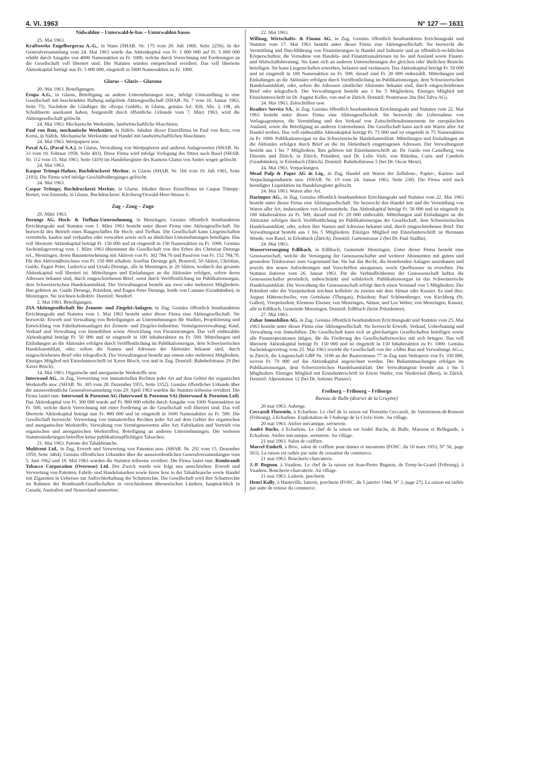4. VI. 1963 N° 127 — 1631
Nidwalden – Unterwald-le-bas – Unterwalden basso
25. Mai 1963.
Kraftwerke Engelbergeraa A.-G., in Stans (SHAB. Nr. 175 vom 29. Juli 1960, Seite 2256). In der Generalversammlung vom 24. Mai 1963 wurde das Aktienkapital von Fr. 1 000 000 auf Fr. 5 000 000 erhöht durch Ausgabe von 4000 Namenaktien zu Fr. 1000, welche durch Verrechnung mit Forderungen an die Gesellschaft voll liberiert sind. Die Statuten wurden entsprechend revidiert. Das voll liberierte Aktienkapital beträgt nun Fr. 5 000 000, eingeteilt in 5000 Namenaktien zu Fr. 1000.
Glarus – Glaris – Glarona
20. Mai 1963. Beteiligungen.
Eropa A.G., in Glarus, Beteiligung an andern Unternehmungen usw., infolge Umwandlung in eine Gesellschaft mit beschränkter Haftung aufgelöste Aktiengesellschaft (SHAB. Nr. 7 vom 10. Januar 1963, Seite 75). Nachdem die Gläubiger die «Eropa GmbH», in Glarus, gemäss Art. 826, Abs. 2, OR, als Schuldnerin anerkannt haben, festgestellt durch öffentliche Urkunde vom 7. März 1963, wird die Aktiengesellschaft gelöscht.
24. Mai 1963. Mechanische Werkstätte, landwirtschaftliche Maschinen.
Paul von Rotz, mechanische Werkstätte, in Näfels. Inhaber dieser Einzelfirma ist Paul von Rotz, von Kerns, in Näfels. Mechanische Werkstätte und Handel mit landwirtschaftlichen Maschinen.
24. Mai 1963. Wertpapiere usw.
Paval A.G. (Paval S.A.), in Glarus, Verwaltung von Wertpapieren und anderen Anlagewerten (SHAB. Nr. 33 vom 10. Februar 1958, Seite 403). Diese Firma wird infolge Verlegung des Sitzes nach Basel (SHAB. Nr. 112 vom 15. Mai 1963, Seite 1419) im Handelsregister des Kantons Glarus von Amtes wegen gelöscht.
24. Mai 1963.
Kaspar Trümpi-Hafner, Buchdruckerei Merkur, in Glarus (SHAB. Nr. 166 vom 19. Juli 1961, Seite 2103). Die Firma wird infolge Geschäftsüberganges gelöscht.
24. Mai 1963.
Caspar Trümpy, Buchdruckerei Merkur, in Glarus. Inhaber dieser Einzelfirma ist Caspar Trümpy-Bernet, von Ennenda, in Glarus. Buchdruckerei. Kirchweg/Oswald-Heer-Strasse 6.
Zug – Zoug – Zugo
29. März 1963.
Derungs AG. Hoch- & Tiefbau-Unternehmung, in Menzingen. Gemäss öffentlich beurkundetem Errichtungsakt und Statuten vom 1. März 1963 besteht unter dieser Firma eine Aktiengesellschaft. Sie bezweckt den Betrieb eines Baugeschäftes für Hoch- und Tiefbau. Die Gesellschaft kann Liegenschaften vermitteln, kaufen und verkaufen oder verwalten sowie sich an ähnlichen Unternehmungen beteiligen. Das voll liberierte Aktienkapital beträgt Fr. 150 000 und ist eingeteilt in 150 Namenaktien zu Fr. 1000. Gemäss Sacheinlagevertrag vom 1. März 1963 übernimmt die Gesellschaft von den Erben des Christian Derungs sel., Menzingen, deren Bauunternehmung mit Aktiven von Fr. 302 784.70 und Passiven von Fr. 152 784.70. Für den Aktivenüberschuss von Fr. 150 000 erhalten: Josefine Derungs geb. Brazerol, 50 Aktien, Christian, Guido, Eugen Peter, Ludovica und Ursula Derungs, alle in Menzingen, je 20 Aktien, wodurch das gesamte Aktienkapital voll liberiert ist. Mitteilungen und Einladungen an die Aktionäre erfolgen, sofern deren Adressen bekannt sind, durch eingeschriebenen Brief, sonst durch Veröffentlichung im Publikationsorgan, dem Schweizerischen Handelsamtsblatt. Der Verwaltungsrat besteht aus zwei oder mehreren Mitgliedern. Ihm gehören an: Guido Derungs, Präsident, und Eugen Peter Derungs, beide von Camuns (Graubünden), in Menzingen. Sie zeichnen kollektiv. Domizil: Neudorf.
2. Mai 1963. Beteiligungen.
ZIA Aktiengesellschaft für Zement- und Ziegelei-Anlagen, in Zug. Gemäss öffentlich beurkundetem Errichtungsakt und Statuten vom 1. Mai 1963 besteht unter dieser Firma eine Aktiengesellschaft. Sie bezweckt: Erwerb und Verwaltung von Beteiligungen an Unternehmungen für Studien, Projektierung und Entwicklung von Fabrikationsanlagen der Zement- und Ziegelei-Industrien; Vermögensverwaltung; Kauf, Verkauf und Verwaltung von Immobilien sowie Abwicklung von Finanzierungen. Das voll einbezahlte Aktienkapital beträgt Fr. 50 000 und ist eingeteilt in 100 Inhaberaktien zu Fr. 500. Mitteilungen und Einladungen an die Aktionäre erfolgen durch Veröffentlichung im Publikationsorgan, dem Schweizerischen Handelsamtsblatt, oder, sofern die Namen und Adressen der Aktionäre bekannt sind, durch eingeschriebenen Brief oder telegrafisch. Der Verwaltungsrat besteht aus einem oder mehreren Mitgliedern. Einziges Mitglied mit Einzelunterschrift ist Xaver Bösch, von und in Zug. Domizil: Bahnhofstrasse 29 (bei Xaver Bösch).
14. Mai 1963. Organische und anorganische Werkstoffe usw.
Interwood AG., in Zug, Verwertung von immateriellen Rechten jeder Art auf dem Gebiet der organischen Werkstoffe usw. (SHAB. Nr. 305 vom 28. Dezember 1955, Seite 3352). Gemäss öffentlicher Urkunde über die ausserordentliche Generalversammlung vom 29. April 1963 wurden die Statuten teilweise revidiert. Die Firma lautet nun: Interwood & Poroston AG (Interwood & Poroston SA) (Interwood & Poroston Ltd). Das Aktienkapital von Fr. 300 000 wurde auf Fr. 800 000 erhöht durch Ausgabe von 1000 Namenaktien zu Fr. 500, welche durch Verrechnung mit einer Forderung an die Gesellschaft voll liberiert sind. Das voll liberierte Aktienkapital beträgt nun Fr. 800 000 und ist eingeteilt in 1600 Namenaktien zu Fr. 500. Die Gesellschaft bezweckt: Verwertung von immateriellen Rechten jeder Art auf dem Gebiet der organischen und anorganischen Werkstoffe; Verwaltung von Vermögenswerten aller Art; Fabrikation und Vertrieb von organischen und anorganischen Werkstoffen; Beteiligung an anderen Unternehmungen. Die weiteren Statutenänderungen betreffen keine publikationspflichtigen Tatsachen.
21. Mai 1963. Patente der Tabakbranche.
Multivent Ltd., in Zug, Erwerb und Verwertung von Patenten usw. (SHAB. Nr. 292 vom 15. Dezember 1959, Seite 3464). Gemäss öffentlichen Urkunden über die ausserordentlichen Generalversammlungen vom 5. Juni 1962 und 18. Mai 1963 wurden die Statuten teilweise revidiert. Die Firma lautet nun: Rembrandt Tobacco Corporation (Overseas) Ltd. Der Zweck wurde wie folgt neu umschrieben: Erwerb und Verwertung von Patenten, Fabrik- und Handelsmarken sowie know how in der Tabakbranche sowie Handel mit Zigaretten in Uebersee zur Aufrechterhaltung der Schutzrechte. Die Gesellschaft wird ihre Schutzrechte im Rahmen der Rembrandt-Gesellschaften in verschiedenen überseeischen Ländern, hauptsächlich in Canada, Australien und Neuseeland auswerten.
22. Mai 1963.
Wifinag, Wirtschafts- & Finanz AG, in Zug. Gemäss öffentlich beurkundetem Errichtungsakt und Statuten vom 17. Mai 1963 besteht unter dieser Firma eine Aktiengesellschaft. Sie bezweckt die Vermittlung und Durchführung von Finanzierungen in Handel und Industrie und an öffentlich-rechtlichen Körperschaften; die Vornahme von Handels- und Finanztransaktionen im In- und Ausland sowie Finanz- und Wirtschaftsberatung. Sie kann sich an anderen Unternehmungen der gleichen oder ähnlichen Branche beteiligen. Sie kann Liegenschaften erwerben, belasten und veräussern. Das Aktienkapital beträgt Fr. 50 000 und ist eingeteilt in 100 Namenaktien zu Fr. 500; darauf sind Fr. 20 000 einbezahlt. Mitteilungen und Einladungen an die Aktionäre erfolgen durch Veröffentlichung im Publikationsorgan, dem Schweizerischen Handelsamtsblatt, oder, sofern die Adressen sämtlicher Aktionäre bekannt sind, durch eingeschriebenen Brief oder telegrafisch. Der Verwaltungsrat besteht aus 1 bis 5 Mitgliedern. Einziges Mitglied mit Einzelunterschrift ist Dr. August Keller, von und in Zürich. Domizil: Poststrasse 20a (bei Talva AG).
24. Mai 1963. Zeitschriften usw.
Readers Service SA., in Zug. Gemäss öffentlich beurkundetem Errichtungsakt und Statuten vom 22. Mai 1963 besteht unter dieser Firma eine Aktiengesellschaft. Sie bezweckt die Uebernahme von Verlagsagenturen, die Vermittlung und den Verkauf von Zeitschriftenabonnements im europäischen Ausland, sowie die Beteiligung an anderen Unternehmen. Die Gesellschaft kann auch mit Waren aller Art Handel treiben. Das voll einbezahlte Aktienkapital beträgt Fr. 75 000 und ist eingeteilt in 75 Namenaktien zu Fr. 1000. Publikationsorgan ist das Schweizerische Handelsamtsblatt. Mitteilungen und Einladungen an die Aktionäre erfolgen durch Brief an die im Aktienbuch eingetragenen Adressen. Der Verwaltungsrat besteht aus 1 bis 7 Mitgliedern. Ihm gehören mit Einzelunterschrift an: Dr. Guido von Castelberg, von Disentis und Zürich, in Zürich, Präsident, und Dr. Lelio Vieli, von Rhäzüns, Cazis und Cumbels (Graubünden), in Erlenbach (Zürich). Domizil: Bahnhofstrasse 5 (bei Dr. Oscar Menz).
24. Mai 1963. Verpackungen.
Mead Pulp & Paper AG in Liq., in Zug, Handel mit Waren der Zellulose-, Papier-, Karton- und Verpackungsindustrie usw. (SHAB. Nr. 19 vom 24. Januar 1963, Seite 230). Die Firma wird nach beendigter Liquidation im Handelsregister gelöscht.
24. Mai 1963. Waren aller Art.
Darimpex AG., in Zug. Gemäss öffentlich beurkundetem Errichtungsakt und Statuten vom 22. Mai 1963 besteht unter dieser Firma eine Aktiengesellschaft. Sie bezweckt den Handel mit und die Vermittlung von Waren aller Art, insbesondere von Lebensmitteln. Das Aktienkapital beträgt Fr. 50 000 und ist eingeteilt in 100 Inhaberaktien zu Fr. 500; darauf sind Fr. 20 000 einbezahlt. Mitteilungen und Einladungen an die Aktionäre erfolgen durch Veröffentlichung im Publikationsorgan der Gesellschaft, dem Schweizerischen Handelsamtsblatt, oder, sofern ihre Namen und Adressen bekannt sind, durch eingeschriebenen Brief. Der Verwaltungsrat besteht aus 1 bis 5 Mitgliedern. Einziges Mitglied mit Einzelunterschrift ist Hermann Wende, von Basel, in Erlenbach (Zürich). Domizil: Gartenstrasse 2 (bei Dr. Paul Stadlin).
24. Mai 1963.
Wasserversorgung Edlibach, in Edlibach, Gemeinde Menzingen. Unter dieser Firma besteht eine Genossenschaft, welche die Versorgung der Genossenschafter und weiterer Abonnenten mit gutem und gesundem Trinkwasser zum Gegenstand hat. Sie hat das Recht, die bestehenden Anlagen auszubauen und jeweils den neuen Anforderungen und Vorschriften anzupassen, sowie Quellwasser zu erwerben. Die Statuten datieren vom 26. Januar 1963. Für die Verbindlichkeiten der Genossenschaft haften die Genossenschafter persönlich, unbeschränkt und solidarisch. Publikationsorgan ist das Schweizerische Handelsamtsblatt. Die Verwaltung der Genossenschaft erfolgt durch einen Vorstand von 5 Mitgliedern. Der Präsident oder der Vizepräsident zeichnet kollektiv zu zweien mit dem Aktuar oder Kassier. Es sind dies: August Hättenschwiler, von Gottshaus (Thurgau), Präsident; Paul Schönenberger, von Kirchberg (St. Gallen), Vizepräsident; Klemens Elsener, von Menzingen, Aktuar, und Leo Weber, von Menzingen, Kassier, alle in Edlibach, Gemeinde Menzingen. Domizil: Edlibach (beim Präsidenten).
27. Mai 1963.
Zubar Immobilien AG, in Zug. Gemäss öffentlich beurkundetem Errichtungsakt und Statuten vom 25. Mai 1963 besteht unter dieser Firma eine Aktiengesellschaft. Sie bezweckt Erwerb, Verkauf, Ueberbauung und Verwaltung von Immobilien. Die Gesellschaft kann sich an gleichartigen Gesellschaften beteiligen sowie alle Finanzoperationen tätigen, die die Förderung des Gesellschaftszweckes mit sich bringen. Das voll liberierte Aktienkapital beträgt Fr. 150 000 und ist eingeteilt in 150 Inhaberaktien zu Fr. 1000. Gemäss Sacheinlagevertrag vom 25. Mai 1963 erwirbt die Gesellschaft von der «Albis Bau und Verwaltungs AG.», in Zürich, die Liegenschaft GBP Nr. 3190 an der Baarerstrasse 77 in Zug zum Nettopreis von Fr. 350 000, wovon Fr. 70 000 auf das Aktienkapital angerechnet werden. Die Bekanntmachungen erfolgen im Publikationsorgan, dem Schweizerischen Handelsamtsblatt. Der Verwaltungsrat besteht aus 1 bis 5 Mitgliedern. Einziges Mitglied mit Einzelunterschrift ist Erwin Studer, von Niederried (Bern), in Zürich. Domizil: Alpenstrasse 12 (bei Dr. Antonio Planzer).
Freiburg – Fribourg – Friborgo
Bureau de Bulle (district de la Gruyère)
20 mai 1963. Auberge.
Ceccaroli Florentin, à Echarlens. Le chef de la raison est Florentin Ceccaroli, de Vuisternens-dt-Romont (Fribourg), à Echarlens. Exploitation de l'Auberge de la Croix-Verte. Au village.
20 mai 1963. Atelier mécanique, serrurerie.
André Buchs, à Echarlens. Le chef de la raison est André Buchs, de Bulle, Marsens et Bellegarde, à Echarlens. Atelier mécanique, serrurerie. Au village.
21 mai 1963. Salon de coiffure.
Marcel Enderli, à Broc, salon de coiffure pour dames et messieurs (FOSC. du 10 mars 1953, N° 56, page 563). La raison est radiée par suite de cessation du commerce.
21 mai 1963. Boucherie-charcuterie.
J.-P. Bugnon, à Vuadens. Le chef de la raison est Jean-Pierre Bugnon, de Torny-le-Grand (Fribourg), à Vuadens. Boucherie-charcuterie. Au village.
21 mai 1963. Laiterie, porcherie.
Henri Kolly, à Hauteville, laiterie, porcherie (FOSC. du 5 janvier 1944, N° 3, page 27). La raison est radiée par suite de remise du commerce.